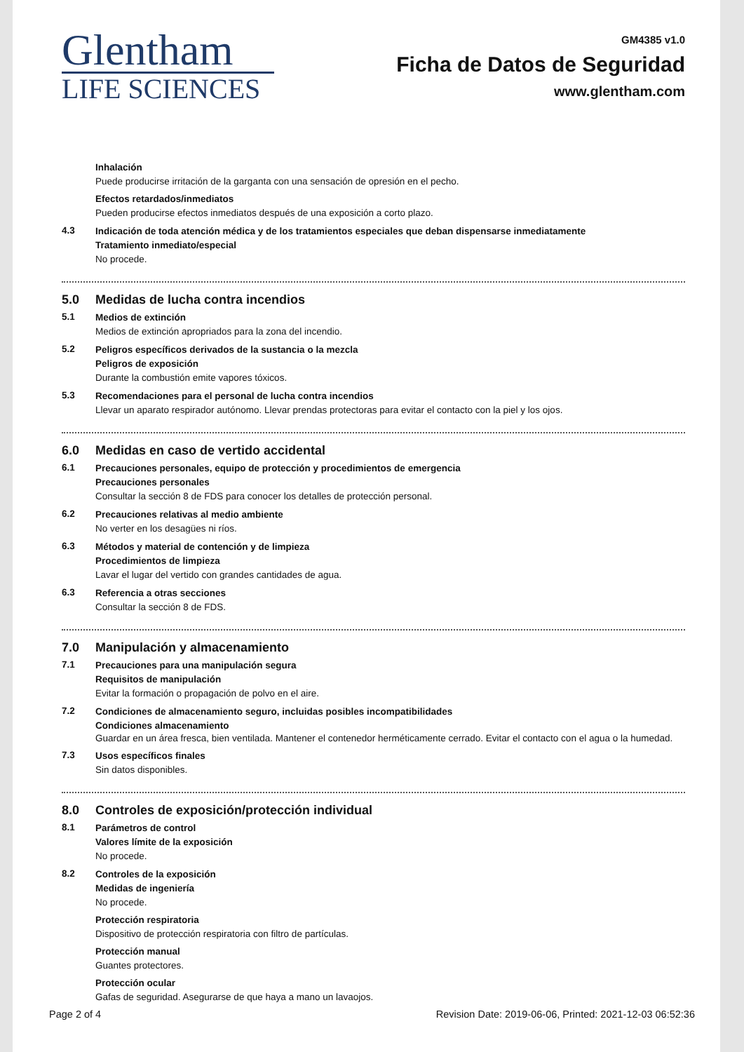Glentham
LIFE SCIENCES
GM4385 v1.0
Ficha de Datos de Seguridad
www.glentham.com
Inhalación
Puede producirse irritación de la garganta con una sensación de opresión en el pecho.
Efectos retardados/inmediatos
Pueden producirse efectos inmediatos después de una exposición a corto plazo.
4.3
Indicación de toda atención médica y de los tratamientos especiales que deban dispensarse inmediatamente
Tratamiento inmediato/especial
No procede.
5.0 Medidas de lucha contra incendios
5.1
Medios de extinción
Medios de extinción apropriados para la zona del incendio.
5.2
Peligros específicos derivados de la sustancia o la mezcla
Peligros de exposición
Durante la combustión emite vapores tóxicos.
5.3
Recomendaciones para el personal de lucha contra incendios
Llevar un aparato respirador autónomo. Llevar prendas protectoras para evitar el contacto con la piel y los ojos.
6.0 Medidas en caso de vertido accidental
6.1
Precauciones personales, equipo de protección y procedimientos de emergencia
Precauciones personales
Consultar la sección 8 de FDS para conocer los detalles de protección personal.
6.2
Precauciones relativas al medio ambiente
No verter en los desagües ni ríos.
6.3
Métodos y material de contención y de limpieza
Procedimientos de limpieza
Lavar el lugar del vertido con grandes cantidades de agua.
6.3
Referencia a otras secciones
Consultar la sección 8 de FDS.
7.0 Manipulación y almacenamiento
7.1
Precauciones para una manipulación segura
Requisitos de manipulación
Evitar la formación o propagación de polvo en el aire.
7.2
Condiciones de almacenamiento seguro, incluidas posibles incompatibilidades
Condiciones almacenamiento
Guardar en un área fresca, bien ventilada. Mantener el contenedor herméticamente cerrado. Evitar el contacto con el agua o la humedad.
7.3
Usos específicos finales
Sin datos disponibles.
8.0 Controles de exposición/protección individual
8.1
Parámetros de control
Valores límite de la exposición
No procede.
8.2
Controles de la exposición
Medidas de ingeniería
No procede.
Protección respiratoria
Dispositivo de protección respiratoria con filtro de partículas.
Protección manual
Guantes protectores.
Protección ocular
Gafas de seguridad. Asegurarse de que haya a mano un lavaojos.
Page 2 of 4 Revision Date: 2019-06-06, Printed: 2021-12-03 06:52:36